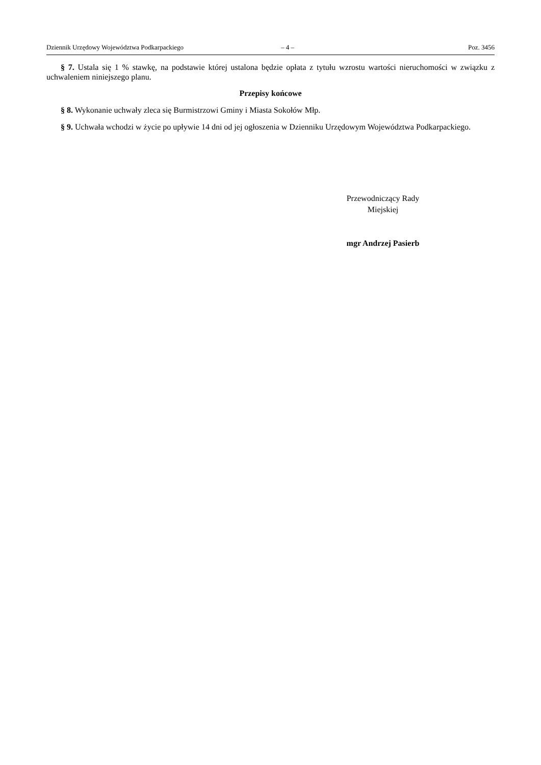Dziennik Urzędowy Województwa Podkarpackiego – 4 – Poz. 3456
§ 7. Ustala się 1 % stawkę, na podstawie której ustalona będzie opłata z tytułu wzrostu wartości nieruchomości w związku z uchwaleniem niniejszego planu.
Przepisy końcowe
§ 8. Wykonanie uchwały zleca się Burmistrzowi Gminy i Miasta Sokołów Młp.
§ 9. Uchwała wchodzi w życie po upływie 14 dni od jej ogłoszenia w Dzienniku Urzędowym Województwa Podkarpackiego.
Przewodniczący Rady
Miejskiej
mgr Andrzej Pasierb